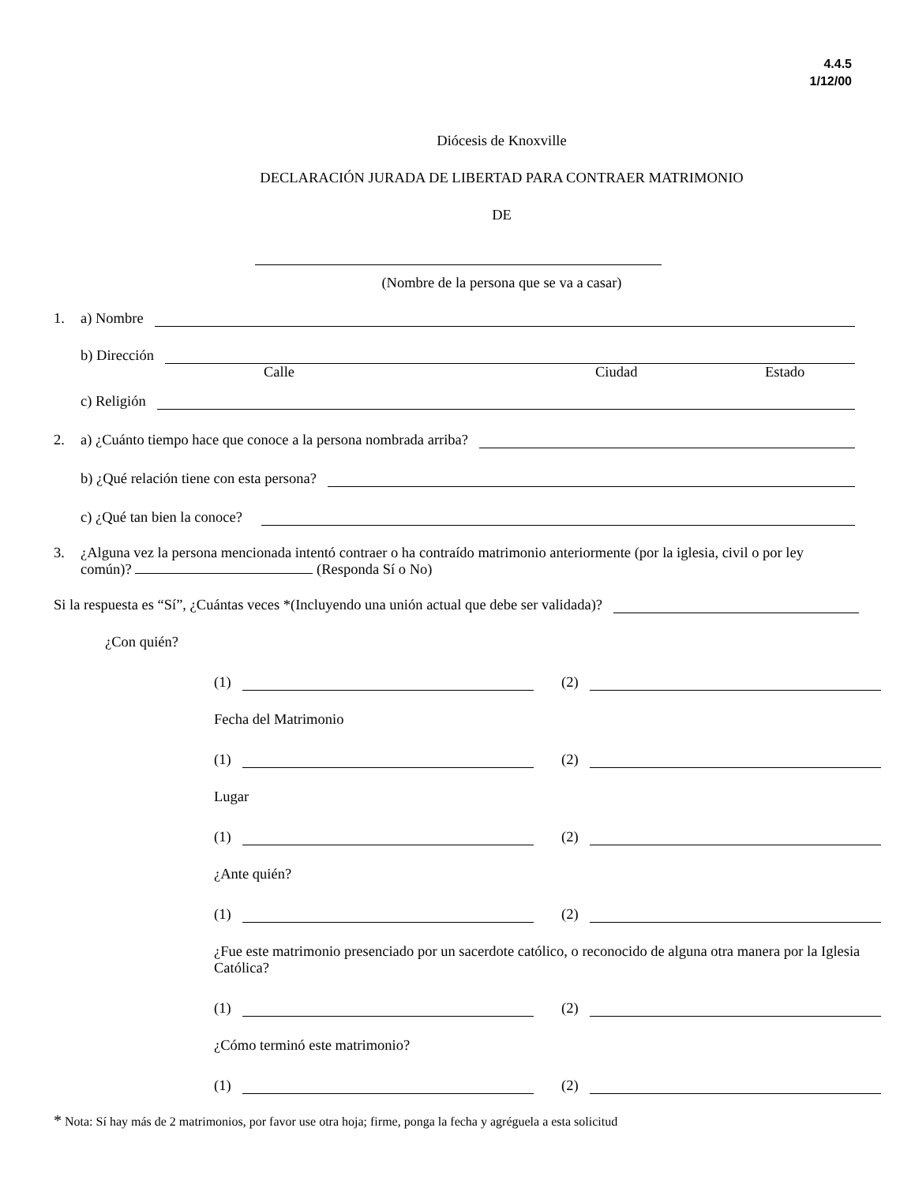4.4.5
1/12/00
Diócesis de Knoxville
DECLARACIÓN JURADA DE LIBERTAD PARA CONTRAER MATRIMONIO
DE
(Nombre de la persona que se va a casar)
1. a) Nombre
b) Dirección
Calle Ciudad Estado
c) Religión
2. a) ¿Cuánto tiempo hace que conoce a la persona nombrada arriba?
b) ¿Qué relación tiene con esta persona?
c) ¿Qué tan bien la conoce?
3. ¿Alguna vez la persona mencionada intentó contraer o ha contraído matrimonio anteriormente (por la iglesia, civil o por ley común)? (Responda Sí o No)
Si la respuesta es “Sí”, ¿Cuántas veces *(Incluyendo una unión actual que debe ser validada)?
¿Con quién?
(1) (2)
Fecha del Matrimonio
(1) (2)
Lugar
(1) (2)
¿Ante quién?
(1) (2)
¿Fue este matrimonio presenciado por un sacerdote católico, o reconocido de alguna otra manera por la Iglesia Católica?
(1) (2)
¿Cómo terminó este matrimonio?
(1) (2)
* Nota: Sí hay más de 2 matrimonios, por favor use otra hoja; firme, ponga la fecha y agréguela a esta solicitud